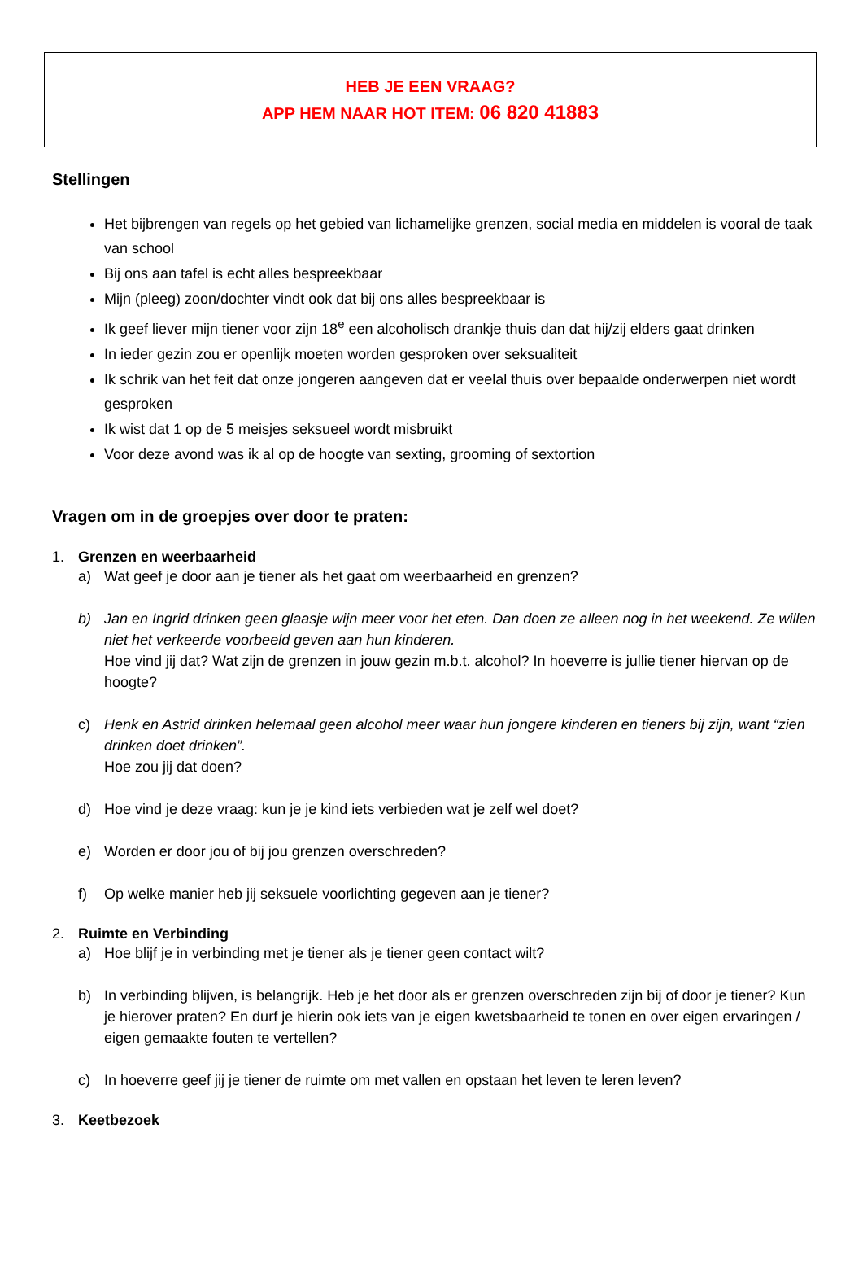HEB JE EEN VRAAG?
APP HEM NAAR HOT ITEM: 06 820 41883
Stellingen
Het bijbrengen van regels op het gebied van lichamelijke grenzen, social media en middelen is vooral de taak van school
Bij ons aan tafel is echt alles bespreekbaar
Mijn (pleeg) zoon/dochter vindt ook dat bij ons alles bespreekbaar is
Ik geef liever mijn tiener voor zijn 18<sup>e</sup> een alcoholisch drankje thuis dan dat hij/zij elders gaat drinken
In ieder gezin zou er openlijk moeten worden gesproken over seksualiteit
Ik schrik van het feit dat onze jongeren aangeven dat er veelal thuis over bepaalde onderwerpen niet wordt gesproken
Ik wist dat 1 op de 5 meisjes seksueel wordt misbruikt
Voor deze avond was ik al op de hoogte van sexting, grooming of sextortion
Vragen om in de groepjes over door te praten:
1. Grenzen en weerbaarheid
a) Wat geef je door aan je tiener als het gaat om weerbaarheid en grenzen?
b) Jan en Ingrid drinken geen glaasje wijn meer voor het eten. Dan doen ze alleen nog in het weekend. Ze willen niet het verkeerde voorbeeld geven aan hun kinderen.
Hoe vind jij dat? Wat zijn de grenzen in jouw gezin m.b.t. alcohol? In hoeverre is jullie tiener hiervan op de hoogte?
c) Henk en Astrid drinken helemaal geen alcohol meer waar hun jongere kinderen en tieners bij zijn, want “zien drinken doet drinken”.
Hoe zou jij dat doen?
d) Hoe vind je deze vraag: kun je je kind iets verbieden wat je zelf wel doet?
e) Worden er door jou of bij jou grenzen overschreden?
f) Op welke manier heb jij seksuele voorlichting gegeven aan je tiener?
2. Ruimte en Verbinding
a) Hoe blijf je in verbinding met je tiener als je tiener geen contact wilt?
b) In verbinding blijven, is belangrijk. Heb je het door als er grenzen overschreden zijn bij of door je tiener? Kun je hierover praten? En durf je hierin ook iets van je eigen kwetsbaarheid te tonen en over eigen ervaringen / eigen gemaakte fouten te vertellen?
c) In hoeverre geef jij je tiener de ruimte om met vallen en opstaan het leven te leren leven?
3. Keetbezoek